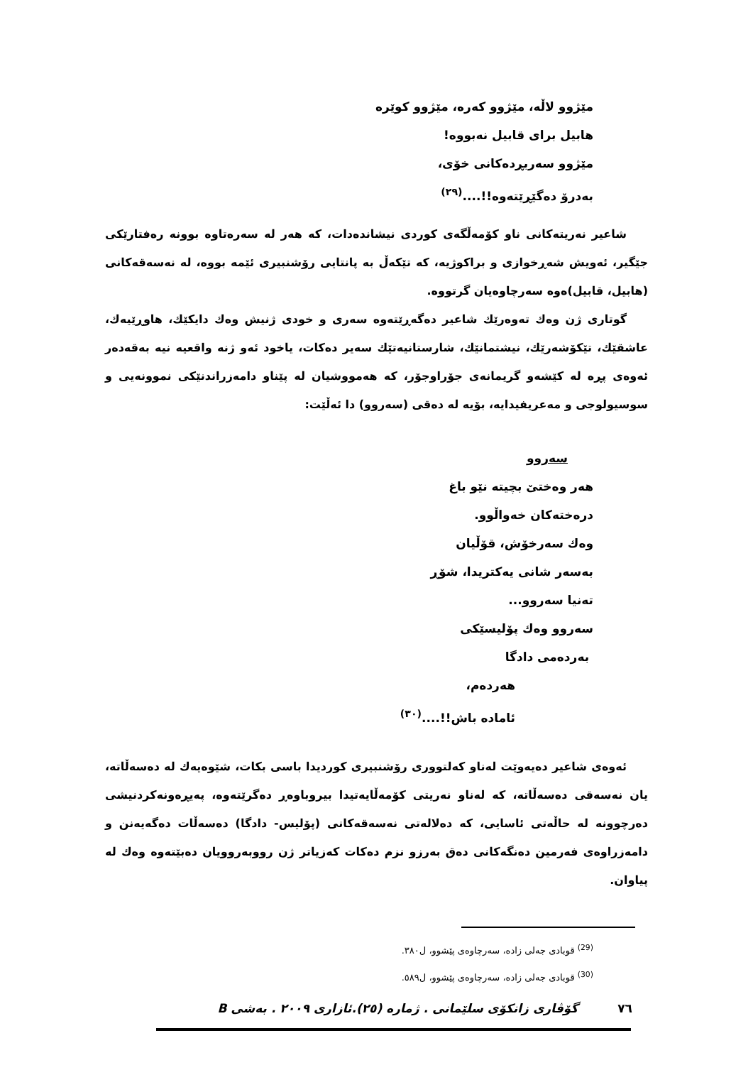مێژوو لاڵە، مێژوو کەرە، مێژوو کوێرە
هابیل برای قابیل نەبووە!
مێژوو سەربڕدەکانی خۆی،
بەدرۆ دەگێڕێتەوە!!....<sup>(٢٩)</sup>
شاعیر نەریتەکانی ناو کۆمەڵگەی کوردی نیشاندەدات، کە هەر لە سەرەتاوە بوونە رەفتارێکی جێگیر، ئەویش شەڕخوازی و براکوژیە، کە تێکەڵ بە پانتایی رۆشنبیری ئێمە بووە، لە نەسەقەکانی (هابیل، قابیل)ەوە سەرچاوەیان گرتووە.
گوتاری ژن وەك تەوەرێك شاعیر دەگەڕێتەوە سەری و خودی ژنیش وەك دایکێك، هاوڕێیەك، عاشقێك، تێکۆشەرێك، نیشتمانێك، شارستانیەتێك سەیر دەکات، یاخود ئەو ژنە واقعیە نیە بەقەدەر ئەوەی پڕە لە کێشەو گریمانەی جۆراوجۆر، کە هەمووشیان لە پێناو دامەزراندنێکی نموونەیی و سوسیولوجی و مەعریفیدایە، بۆیە لە دەقی (سەروو) دا ئەڵێت:
سەروو
هەر وەختێ بچیتە نێو باغ
درەختەکان خەواڵوو.
وەك سەرخۆش، قۆڵیان
بەسەر شانی یەکتریدا، شۆڕ
تەنیا سەروو...
سەروو وەك پۆلیسێکی
بەردەمی دادگا
هەردەم،
ئامادە باش!!....<sup>(٣٠)</sup>
ئەوەی شاعیر دەیەوێت لەناو کەلتووری رۆشنبیری کوردیدا باسی بکات، شێوەیەك لە دەسەڵاتە، یان نەسەقی دەسەڵاتە، کە لەناو نەریتی کۆمەڵایەتیدا بیروباوەڕ دەگرێتەوە، پەیڕەونەکردنیشی دەرچوونە لە حاڵەتی ئاسایی، کە دەلالەتی نەسەقەکانی (پۆلیس- دادگا) دەسەڵات دەگەیەنن و دامەزراوەی فەرمین دەنگەکانی دەق بەرزو نزم دەکات کەزیاتر ژن رووبەروویان دەبێتەوە وەك لە پیاوان.
<sup>(29)</sup> قوبادی جەلی زادە، سەرچاوەی پێشوو، ل٣٨٠.
<sup>(30)</sup> قوبادی جەلی زادە، سەرچاوەی پێشوو، ل٥٨٩.
٧٦ گۆڤاری زانکۆی سلێمانی . ژمارە (٢٥).ئازاری ٢٠٠٩ . بەشی B